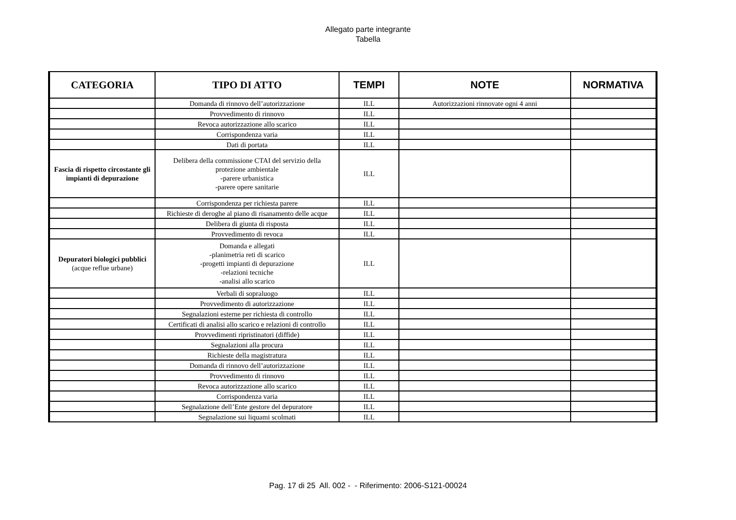Allegato parte integrante
Tabella
| CATEGORIA | TIPO DI ATTO | TEMPI | NOTE | NORMATIVA |
| --- | --- | --- | --- | --- |
| | Domanda di rinnovo dell’autorizzazione | ILL | Autorizzazioni rinnovate ogni 4 anni | |
| | Provvedimento di rinnovo | ILL | | |
| | Revoca autorizzazione allo scarico | ILL | | |
| | Corrispondenza varia | ILL | | |
| | Dati di portata | ILL | | |
| Fascia di rispetto circostante gli impianti di depurazione | Delibera della commissione CTAI del servizio della protezione ambientale -parere urbanistica -parere opere sanitarie | ILL | | |
| | Corrispondenza per richiesta parere | ILL | | |
| | Richieste di deroghe al piano di risanamento delle acque | ILL | | |
| | Delibera di giunta di risposta | ILL | | |
| | Provvedimento di revoca | ILL | | |
| Depuratori biologici pubblici (acque reflue urbane) | Domanda e allegati -planimetria reti di scarico -progetti impianti di depurazione -relazioni tecniche -analisi allo scarico | ILL | | |
| | Verbali di sopraluogo | ILL | | |
| | Provvedimento di autorizzazione | ILL | | |
| | Segnalazioni esterne per richiesta di controllo | ILL | | |
| | Certificati di analisi allo scarico e relazioni di controllo | ILL | | |
| | Provvedimenti ripristinatori (diffide) | ILL | | |
| | Segnalazioni alla procura | ILL | | |
| | Richieste della magistratura | ILL | | |
| | Domanda di rinnovo dell’autorizzazione | ILL | | |
| | Provvedimento di rinnovo | ILL | | |
| | Revoca autorizzazione allo scarico | ILL | | |
| | Corrispondenza varia | ILL | | |
| | Segnalazione dell’Ente gestore del depuratore | ILL | | |
| | Segnalazione sui liquami scolmati | ILL | | |
Pag. 17 di 25 All. 002 - - Riferimento: 2006-S121-00024